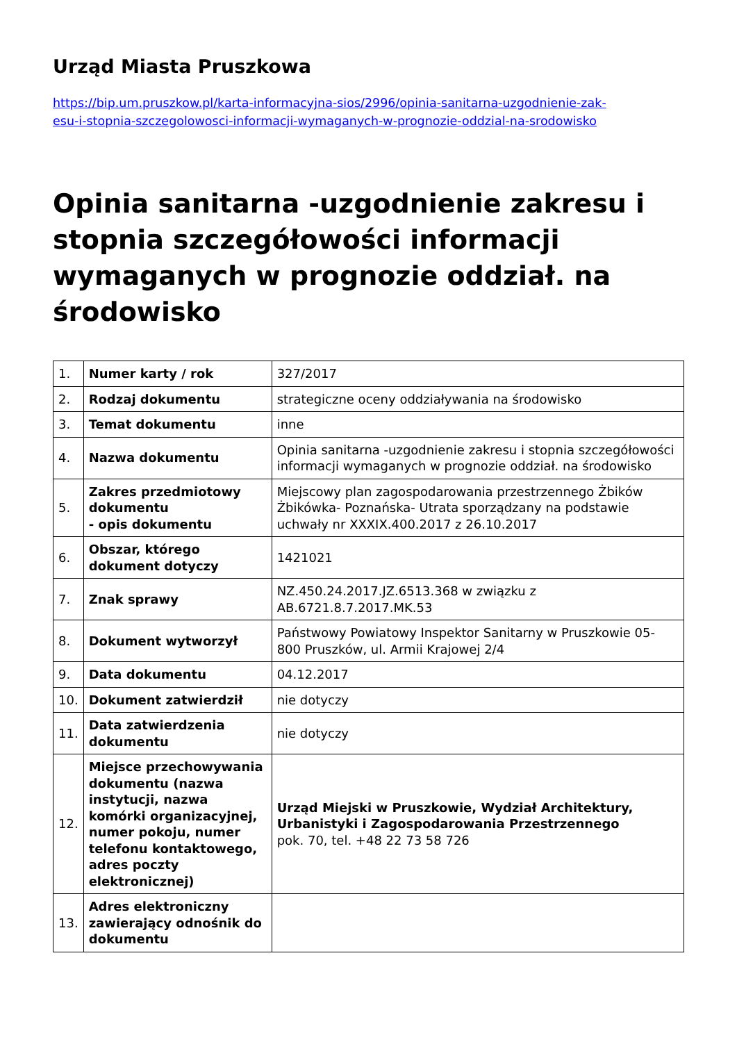Urząd Miasta Pruszkowa
https://bip.um.pruszkow.pl/karta-informacyjna-sios/2996/opinia-sanitarna-uzgodnienie-zak-
esu-i-stopnia-szczegolowosci-informacji-wymaganych-w-prognozie-oddzial-na-srodowisko
Opinia sanitarna -uzgodnienie zakresu i stopnia szczegółowości informacji wymaganych w prognozie oddział. na środowisko
| 1. | Numer karty / rok | 327/2017 |
| 2. | Rodzaj dokumentu | strategiczne oceny oddziaływania na środowisko |
| 3. | Temat dokumentu | inne |
| 4. | Nazwa dokumentu | Opinia sanitarna -uzgodnienie zakresu i stopnia szczegółowości informacji wymaganych w prognozie oddział. na środowisko |
| 5. | Zakres przedmiotowy dokumentu - opis dokumentu | Miejscowy plan zagospodarowania przestrzennego Żbików Żbikówka- Poznańska- Utrata sporządzany na podstawie uchwały nr XXXIX.400.2017 z 26.10.2017 |
| 6. | Obszar, którego dokument dotyczy | 1421021 |
| 7. | Znak sprawy | NZ.450.24.2017.JZ.6513.368 w związku z AB.6721.8.7.2017.MK.53 |
| 8. | Dokument wytworzył | Państwowy Powiatowy Inspektor Sanitarny w Pruszkowie 05-800 Pruszków, ul. Armii Krajowej 2/4 |
| 9. | Data dokumentu | 04.12.2017 |
| 10. | Dokument zatwierdził | nie dotyczy |
| 11. | Data zatwierdzenia dokumentu | nie dotyczy |
| 12. | Miejsce przechowywania dokumentu (nazwa instytucji, nazwa komórki organizacyjnej, numer pokoju, numer telefonu kontaktowego, adres poczty elektronicznej) | Urząd Miejski w Pruszkowie, Wydział Architektury, Urbanistyki i Zagospodarowania Przestrzennego pok. 70, tel. +48 22 73 58 726 |
| 13. | Adres elektroniczny zawierający odnośnik do dokumentu | |